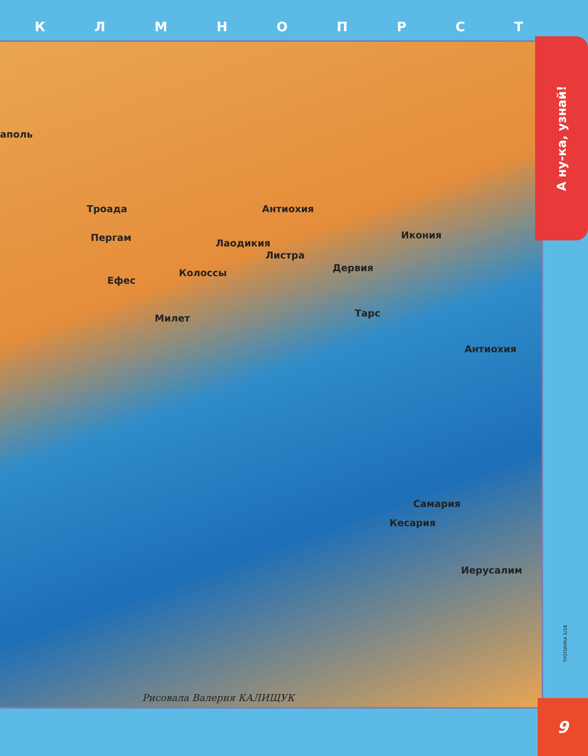КЛМНОПРСТ
аполь
Троада Антиохия
Пергам Лаодикия
Икония
Листра
Дервия Колоссы
Ефес
Тарс Милет
Антиохия
Самария
Кесария
Иерусалим
Рисовала Валерия КАЛИЩУК
А ну-ка, узнай!
ТРОПИНКА 5/18
9